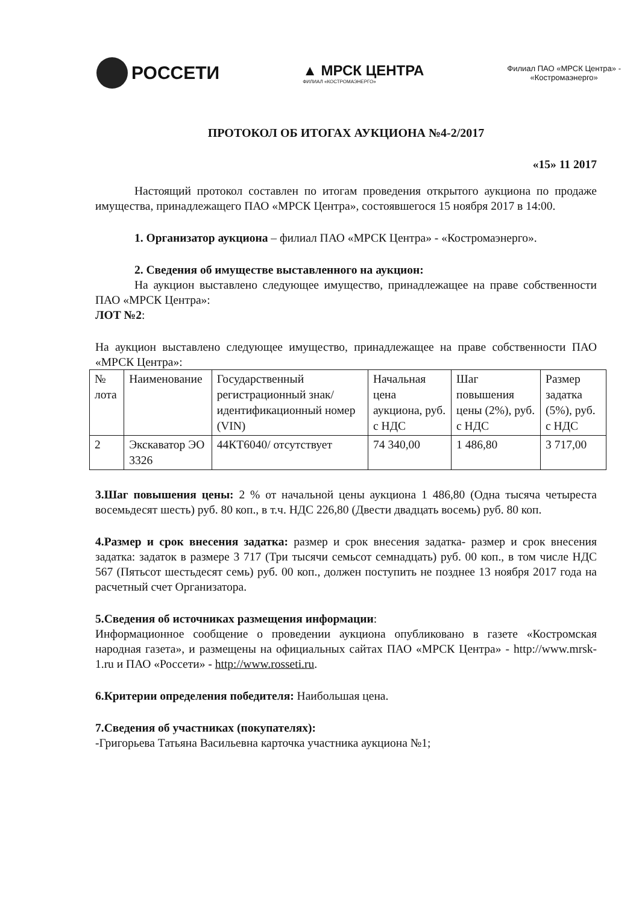РОССЕТИ
▲ МРСК ЦЕНТРА
ФИЛИАЛ «КОСТРОМАЭНЕРГО»
Филиал ПАО «МРСК Центра» -
«Костромаэнерго»
ПРОТОКОЛ ОБ ИТОГАХ АУКЦИОНА №4-2/2017
«15» 11 2017
Настоящий протокол составлен по итогам проведения открытого аукциона по продаже имущества, принадлежащего ПАО «МРСК Центра», состоявшегося 15 ноября 2017 в 14:00.
1. Организатор аукциона – филиал ПАО «МРСК Центра» - «Костромаэнерго».
2. Сведения об имуществе выставленного на аукцион:
На аукцион выставлено следующее имущество, принадлежащее на праве собственности ПАО «МРСК Центра»:
ЛОТ №2:
На аукцион выставлено следующее имущество, принадлежащее на праве собственности ПАО «МРСК Центра»:
| № лота | Наименование | Государственный регистрационный знак/ идентификационный номер (VIN) | Начальная цена аукциона, руб. с НДС | Шаг повышения цены (2%), руб. с НДС | Размер задатка (5%), руб. с НДС |
| 2 | Экскаватор ЭО 3326 | 44КТ6040/ отсутствует | 74 340,00 | 1 486,80 | 3 717,00 |
3.Шаг повышения цены: 2 % от начальной цены аукциона 1 486,80 (Одна тысяча четыреста восемьдесят шесть) руб. 80 коп., в т.ч. НДС 226,80 (Двести двадцать восемь) руб. 80 коп.
4.Размер и срок внесения задатка: размер и срок внесения задатка- размер и срок внесения задатка: задаток в размере 3 717 (Три тысячи семьсот семнадцать) руб. 00 коп., в том числе НДС 567 (Пятьсот шестьдесят семь) руб. 00 коп., должен поступить не позднее 13 ноября 2017 года на расчетный счет Организатора.
5.Сведения об источниках размещения информации:
Информационное сообщение о проведении аукциона опубликовано в газете «Костромская народная газета», и размещены на официальных сайтах ПАО «МРСК Центра» - http://www.mrsk-1.ru и ПАО «Россети» - http://www.rosseti.ru.
6.Критерии определения победителя: Наибольшая цена.
7.Сведения об участниках (покупателях):
-Григорьева Татьяна Васильевна карточка участника аукциона №1;